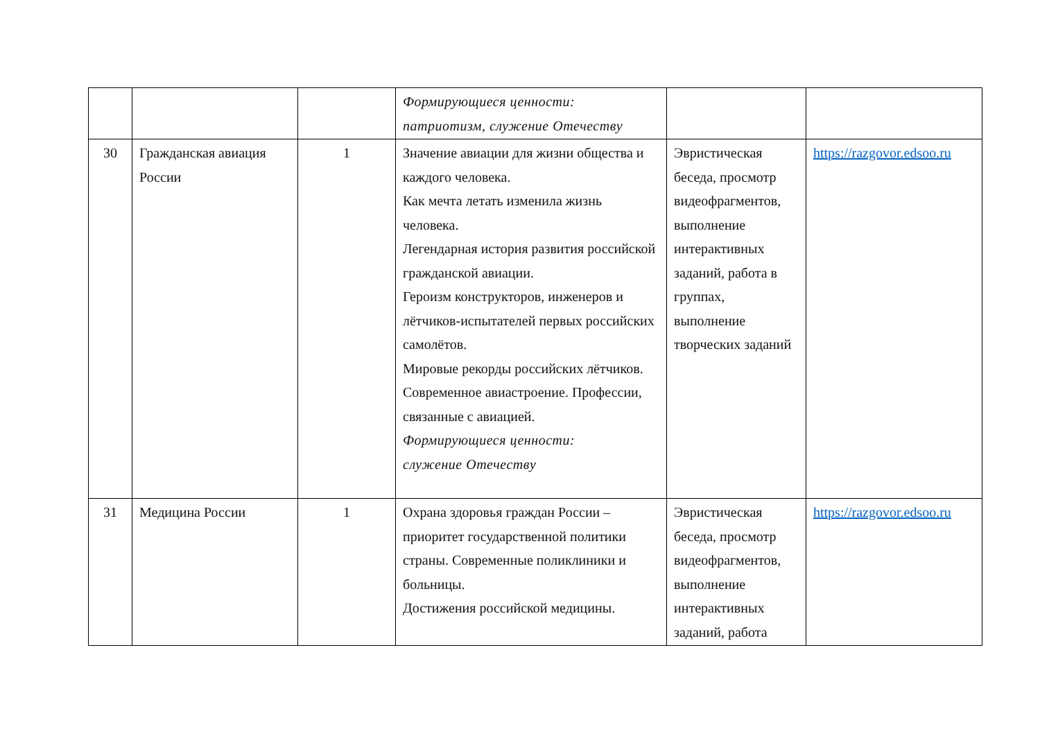| | | | Формирующиеся ценности: патриотизм, служение Отечеству | | |
| 30 | Гражданская авиация России | 1 | Значение авиации для жизни общества и каждого человека. Как мечта летать изменила жизнь человека. Легендарная история развития российской гражданской авиации. Героизм конструкторов, инженеров и лётчиков-испытателей первых российских самолётов. Мировые рекорды российских лётчиков. Современное авиастроение. Профессии, связанные с авиацией. Формирующиеся ценности: служение Отечеству | Эвристическая беседа, просмотр видеофрагментов, выполнение интерактивных заданий, работа в группах, выполнение творческих заданий | https://razgovor.edsoo.ru |
| 31 | Медицина России | 1 | Охрана здоровья граждан России – приоритет государственной политики страны. Современные поликлиники и больницы. Достижения российской медицины. | Эвристическая беседа, просмотр видеофрагментов, выполнение интерактивных заданий, работа | https://razgovor.edsoo.ru |